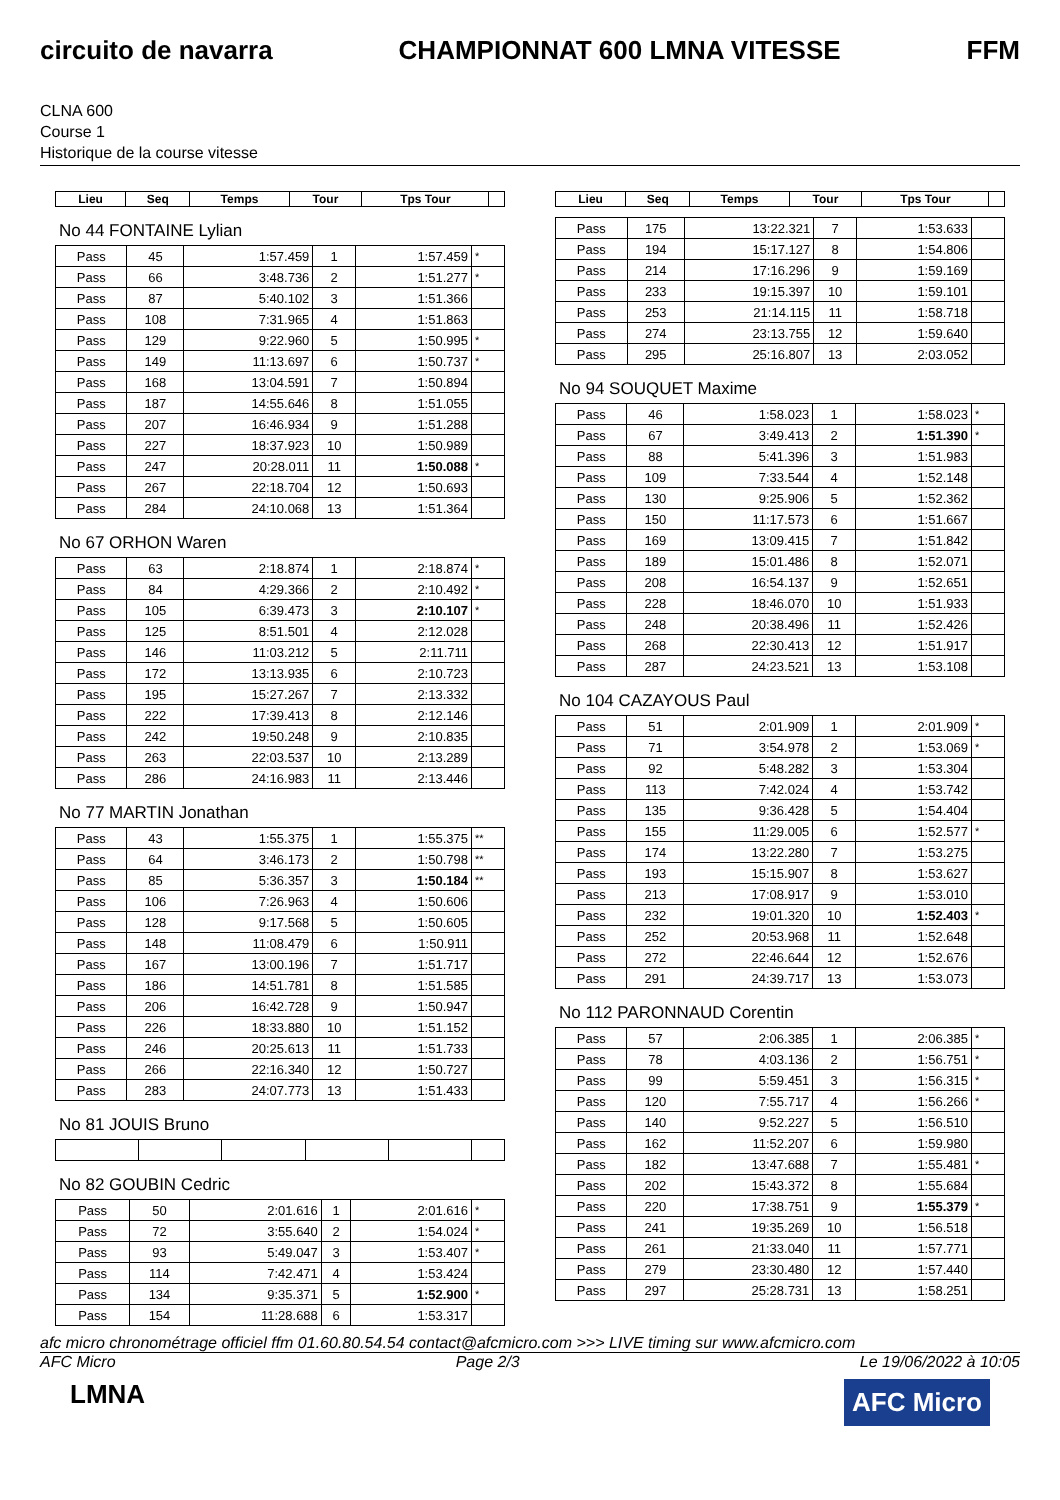circuito de navarra CHAMPIONNAT 600 LMNA VITESSE FFM
CLNA 600
Course 1
Historique de la course vitesse
| Lieu | Seq | Temps | Tour | Tps Tour | |
| --- | --- | --- | --- | --- | --- |
No 44 FONTAINE Lylian
| Pass | 45 | 1:57.459 | 1 | 1:57.459 | * |
| Pass | 66 | 3:48.736 | 2 | 1:51.277 | * |
| Pass | 87 | 5:40.102 | 3 | 1:51.366 | |
| Pass | 108 | 7:31.965 | 4 | 1:51.863 | |
| Pass | 129 | 9:22.960 | 5 | 1:50.995 | * |
| Pass | 149 | 11:13.697 | 6 | 1:50.737 | * |
| Pass | 168 | 13:04.591 | 7 | 1:50.894 | |
| Pass | 187 | 14:55.646 | 8 | 1:51.055 | |
| Pass | 207 | 16:46.934 | 9 | 1:51.288 | |
| Pass | 227 | 18:37.923 | 10 | 1:50.989 | |
| Pass | 247 | 20:28.011 | 11 | 1:50.088 | * |
| Pass | 267 | 22:18.704 | 12 | 1:50.693 | |
| Pass | 284 | 24:10.068 | 13 | 1:51.364 | |
No 67 ORHON Waren
| Pass | 63 | 2:18.874 | 1 | 2:18.874 | * |
| Pass | 84 | 4:29.366 | 2 | 2:10.492 | * |
| Pass | 105 | 6:39.473 | 3 | 2:10.107 | * |
| Pass | 125 | 8:51.501 | 4 | 2:12.028 | |
| Pass | 146 | 11:03.212 | 5 | 2:11.711 | |
| Pass | 172 | 13:13.935 | 6 | 2:10.723 | |
| Pass | 195 | 15:27.267 | 7 | 2:13.332 | |
| Pass | 222 | 17:39.413 | 8 | 2:12.146 | |
| Pass | 242 | 19:50.248 | 9 | 2:10.835 | |
| Pass | 263 | 22:03.537 | 10 | 2:13.289 | |
| Pass | 286 | 24:16.983 | 11 | 2:13.446 | |
No 77 MARTIN Jonathan
| Pass | 43 | 1:55.375 | 1 | 1:55.375 | ** |
| Pass | 64 | 3:46.173 | 2 | 1:50.798 | ** |
| Pass | 85 | 5:36.357 | 3 | 1:50.184 | ** |
| Pass | 106 | 7:26.963 | 4 | 1:50.606 | |
| Pass | 128 | 9:17.568 | 5 | 1:50.605 | |
| Pass | 148 | 11:08.479 | 6 | 1:50.911 | |
| Pass | 167 | 13:00.196 | 7 | 1:51.717 | |
| Pass | 186 | 14:51.781 | 8 | 1:51.585 | |
| Pass | 206 | 16:42.728 | 9 | 1:50.947 | |
| Pass | 226 | 18:33.880 | 10 | 1:51.152 | |
| Pass | 246 | 20:25.613 | 11 | 1:51.733 | |
| Pass | 266 | 22:16.340 | 12 | 1:50.727 | |
| Pass | 283 | 24:07.773 | 13 | 1:51.433 | |
No 81 JOUIS Bruno
No 82 GOUBIN Cedric
| Pass | 50 | 2:01.616 | 1 | 2:01.616 | * |
| Pass | 72 | 3:55.640 | 2 | 1:54.024 | * |
| Pass | 93 | 5:49.047 | 3 | 1:53.407 | * |
| Pass | 114 | 7:42.471 | 4 | 1:53.424 | |
| Pass | 134 | 9:35.371 | 5 | 1:52.900 | * |
| Pass | 154 | 11:28.688 | 6 | 1:53.317 | |
| Lieu | Seq | Temps | Tour | Tps Tour | |
| --- | --- | --- | --- | --- | --- |
| Pass | 175 | 13:22.321 | 7 | 1:53.633 | |
| Pass | 194 | 15:17.127 | 8 | 1:54.806 | |
| Pass | 214 | 17:16.296 | 9 | 1:59.169 | |
| Pass | 233 | 19:15.397 | 10 | 1:59.101 | |
| Pass | 253 | 21:14.115 | 11 | 1:58.718 | |
| Pass | 274 | 23:13.755 | 12 | 1:59.640 | |
| Pass | 295 | 25:16.807 | 13 | 2:03.052 | |
No 94 SOUQUET Maxime
| Pass | 46 | 1:58.023 | 1 | 1:58.023 | * |
| Pass | 67 | 3:49.413 | 2 | 1:51.390 | * |
| Pass | 88 | 5:41.396 | 3 | 1:51.983 | |
| Pass | 109 | 7:33.544 | 4 | 1:52.148 | |
| Pass | 130 | 9:25.906 | 5 | 1:52.362 | |
| Pass | 150 | 11:17.573 | 6 | 1:51.667 | |
| Pass | 169 | 13:09.415 | 7 | 1:51.842 | |
| Pass | 189 | 15:01.486 | 8 | 1:52.071 | |
| Pass | 208 | 16:54.137 | 9 | 1:52.651 | |
| Pass | 228 | 18:46.070 | 10 | 1:51.933 | |
| Pass | 248 | 20:38.496 | 11 | 1:52.426 | |
| Pass | 268 | 22:30.413 | 12 | 1:51.917 | |
| Pass | 287 | 24:23.521 | 13 | 1:53.108 | |
No 104 CAZAYOUS Paul
| Pass | 51 | 2:01.909 | 1 | 2:01.909 | * |
| Pass | 71 | 3:54.978 | 2 | 1:53.069 | * |
| Pass | 92 | 5:48.282 | 3 | 1:53.304 | |
| Pass | 113 | 7:42.024 | 4 | 1:53.742 | |
| Pass | 135 | 9:36.428 | 5 | 1:54.404 | |
| Pass | 155 | 11:29.005 | 6 | 1:52.577 | * |
| Pass | 174 | 13:22.280 | 7 | 1:53.275 | |
| Pass | 193 | 15:15.907 | 8 | 1:53.627 | |
| Pass | 213 | 17:08.917 | 9 | 1:53.010 | |
| Pass | 232 | 19:01.320 | 10 | 1:52.403 | * |
| Pass | 252 | 20:53.968 | 11 | 1:52.648 | |
| Pass | 272 | 22:46.644 | 12 | 1:52.676 | |
| Pass | 291 | 24:39.717 | 13 | 1:53.073 | |
No 112 PARONNAUD Corentin
| Pass | 57 | 2:06.385 | 1 | 2:06.385 | * |
| Pass | 78 | 4:03.136 | 2 | 1:56.751 | * |
| Pass | 99 | 5:59.451 | 3 | 1:56.315 | * |
| Pass | 120 | 7:55.717 | 4 | 1:56.266 | * |
| Pass | 140 | 9:52.227 | 5 | 1:56.510 | |
| Pass | 162 | 11:52.207 | 6 | 1:59.980 | |
| Pass | 182 | 13:47.688 | 7 | 1:55.481 | * |
| Pass | 202 | 15:43.372 | 8 | 1:55.684 | |
| Pass | 220 | 17:38.751 | 9 | 1:55.379 | * |
| Pass | 241 | 19:35.269 | 10 | 1:56.518 | |
| Pass | 261 | 21:33.040 | 11 | 1:57.771 | |
| Pass | 279 | 23:30.480 | 12 | 1:57.440 | |
| Pass | 297 | 25:28.731 | 13 | 1:58.251 | |
afc micro chronométrage officiel ffm 01.60.80.54.54 contact@afcmicro.com >>> LIVE timing sur www.afcmicro.com
AFC Micro Page 2/3 Le 19/06/2022 à 10:05
LMNA AFC Micro